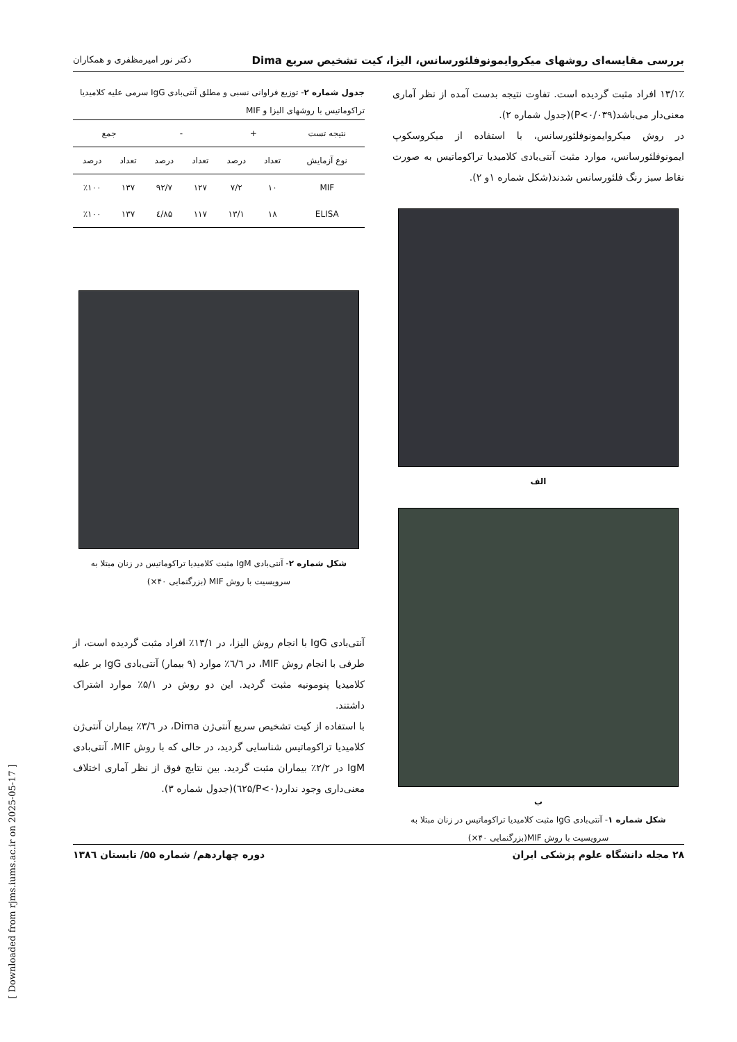بررسی مقایسه‌ای روشهای میکروایمونوفلئورسانس، الیزا، کیت تشخیص سریع Dima دکتر نور امیرمظفری و همکاران
۱۳/۱٪ افراد مثبت گردیده است. تفاوت نتیجه بدست آمده از نظر آماری معنی‌دار می‌باشد(P<۰/۰۳۹)(جدول شماره ۲).
در روش میکروایمونوفلئورسانس، با استفاده از میکروسکوپ ایمونوفلئورسانس، موارد مثبت آنتی‌بادی کلامیدیا تراکوماتیس به صورت نقاط سبز رنگ فلئورسانس شدند(شکل شماره ۱و ۲).
الف
ب
شکل شماره ۱- آنتی‌بادی IgG مثبت کلامیدیا تراکوماتیس در زنان مبتلا به سرویسیت با روش MIF(بزرگنمایی ۴۰×)
جدول شماره ۲- توزیع فراوانی نسبی و مطلق آنتی‌بادی IgG سرمی علیه کلامیدیا تراکوماتیس با روشهای الیزا و MIF
| نتیجه تست | + | | - | | جمع | |
| --- | --- | --- | --- | --- | --- | --- |
| نوع آزمایش | تعداد | درصد | تعداد | درصد | تعداد | درصد |
| MIF | ۱۰ | ۷/۲ | ۱۲۷ | ۹۲/۷ | ۱۳۷ | ٪۱۰۰ |
| ELISA | ۱۸ | ۱۳/۱ | ۱۱۷ | ۸۵/٤ | ۱۳۷ | ٪۱۰۰ |
شکل شماره ۲- آنتی‌بادی IgM مثبت کلامیدیا تراکوماتیس در زنان مبتلا به سرویسیت با روش MIF (بزرگنمایی ۴۰×)
آنتی‌بادی IgG با انجام روش الیزا، در ۱۳/۱٪ افراد مثبت گردیده است، از طرفی با انجام روش MIF، در ٦/٦٪ موارد (۹ بیمار) آنتی‌بادی IgG بر علیه کلامیدیا پنومونیه مثبت گردید. این دو روش در ۵/۱٪ موارد اشتراک داشتند.
با استفاده از کیت تشخیص سریع آنتی‌ژن Dima، در ۳/٦٪ بیماران آنتی‌ژن کلامیدیا تراکوماتیس شناسایی گردید، در حالی که با روش MIF، آنتی‌بادی IgM در ۲/۲٪ بیماران مثبت گردید. بین نتایج فوق از نظر آماری اختلاف معنی‌داری وجود ندارد(P<۰/٦۲۵)(جدول شماره ۳).
۲۸ مجله دانشگاه علوم پزشکی ایران دوره چهاردهم/ شماره ۵۵/ تابستان ۱۳۸٦
[ Downloaded from rjms.iums.ac.ir on 2025-05-17 ]